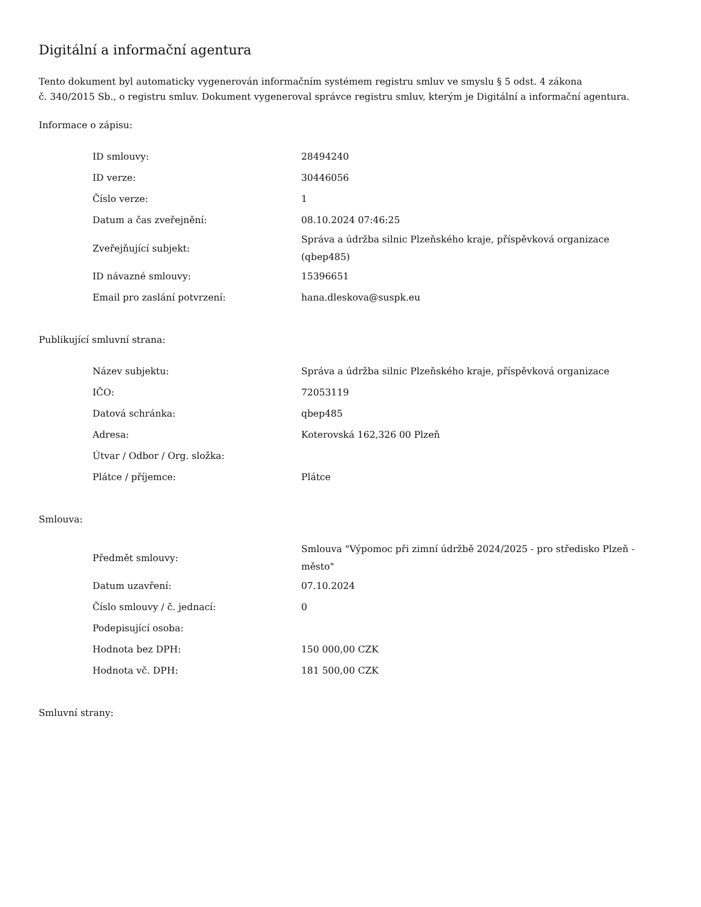Digitální a informační agentura
Tento dokument byl automaticky vygenerován informačním systémem registru smluv ve smyslu § 5 odst. 4 zákona
č. 340/2015 Sb., o registru smluv. Dokument vygeneroval správce registru smluv, kterým je Digitální a informační agentura.
Informace o zápisu:
| ID smlouvy: | 28494240 |
| ID verze: | 30446056 |
| Číslo verze: | 1 |
| Datum a čas zveřejnění: | 08.10.2024 07:46:25 |
| Zveřejňující subjekt: | Správa a údržba silnic Plzeňského kraje, příspěvková organizace (qbep485) |
| ID návazné smlouvy: | 15396651 |
| Email pro zaslání potvrzení: | hana.dleskova@suspk.eu |
Publikující smluvní strana:
| Název subjektu: | Správa a údržba silnic Plzeňského kraje, příspěvková organizace |
| IČO: | 72053119 |
| Datová schránka: | qbep485 |
| Adresa: | Koterovská 162,326 00 Plzeň |
| Útvar / Odbor / Org. složka: | |
| Plátce / příjemce: | Plátce |
Smlouva:
| Předmět smlouvy: | Smlouva "Výpomoc při zimní údržbě 2024/2025 - pro středisko Plzeň - město" |
| Datum uzavření: | 07.10.2024 |
| Číslo smlouvy / č. jednací: | 0 |
| Podepisující osoba: | |
| Hodnota bez DPH: | 150 000,00 CZK |
| Hodnota vč. DPH: | 181 500,00 CZK |
Smluvní strany: